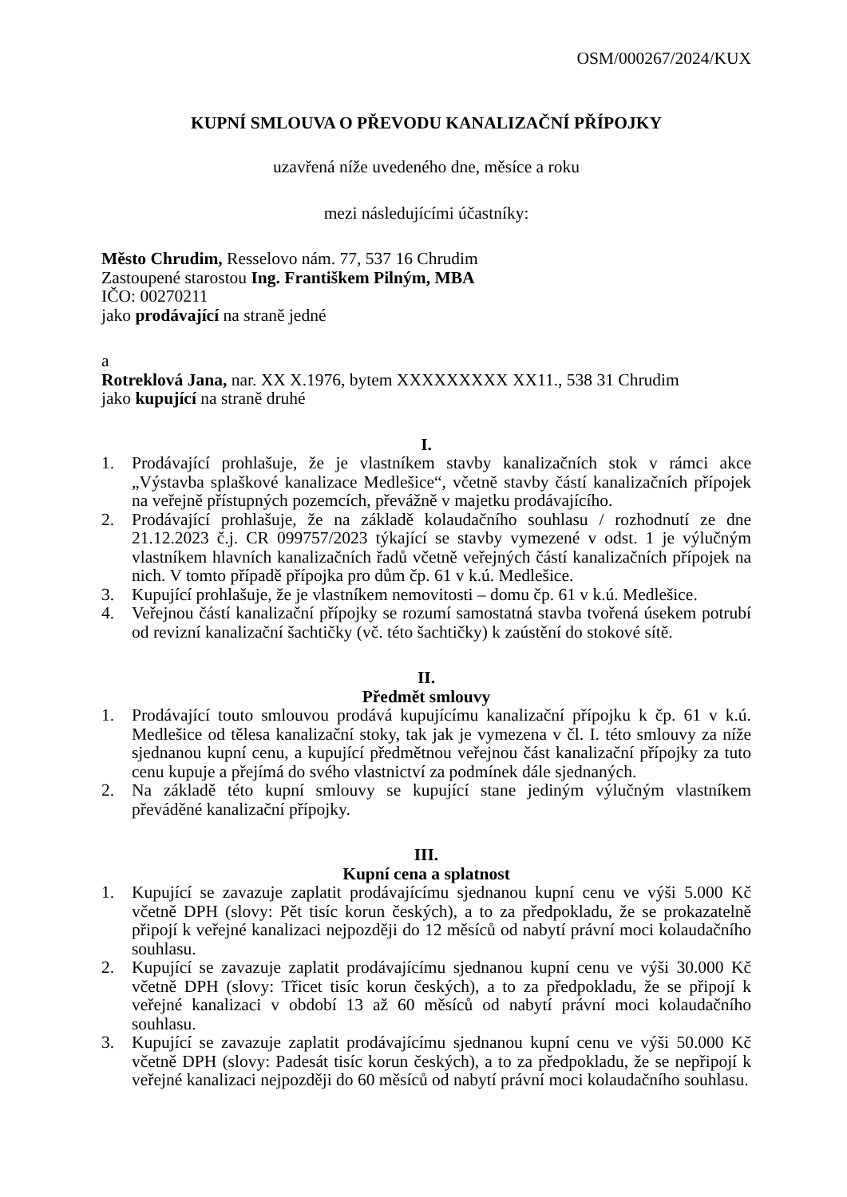OSM/000267/2024/KUX
KUPNÍ SMLOUVA O PŘEVODU KANALIZAČNÍ PŘÍPOJKY
uzavřená níže uvedeného dne, měsíce a roku
mezi následujícími účastníky:
Město Chrudim, Resselovo nám. 77, 537 16 Chrudim
Zastoupené starostou Ing. Františkem Pilným, MBA
IČO: 00270211
jako prodávající na straně jedné
a
Rotreklová Jana, nar. XX X.1976, bytem XXXXXXXXX XX11., 538 31 Chrudim
jako kupující na straně druhé
I.
1. Prodávající prohlašuje, že je vlastníkem stavby kanalizačních stok v rámci akce „Výstavba splaškové kanalizace Medlešice“, včetně stavby částí kanalizačních přípojek na veřejně přístupných pozemcích, převážně v majetku prodávajícího.
2. Prodávající prohlašuje, že na základě kolaudačního souhlasu / rozhodnutí ze dne 21.12.2023 č.j. CR 099757/2023 týkající se stavby vymezené v odst. 1 je výlučným vlastníkem hlavních kanalizačních řadů včetně veřejných částí kanalizačních přípojek na nich. V tomto případě přípojka pro dům čp. 61 v k.ú. Medlešice.
3. Kupující prohlašuje, že je vlastníkem nemovitosti – domu čp. 61 v k.ú. Medlešice.
4. Veřejnou částí kanalizační přípojky se rozumí samostatná stavba tvořená úsekem potrubí od revizní kanalizační šachtičky (vč. této šachtičky) k zaústění do stokové sítě.
II.
Předmět smlouvy
1. Prodávající touto smlouvou prodává kupujícímu kanalizační přípojku k čp. 61 v k.ú. Medlešice od tělesa kanalizační stoky, tak jak je vymezena v čl. I. této smlouvy za níže sjednanou kupní cenu, a kupující předmětnou veřejnou část kanalizační přípojky za tuto cenu kupuje a přejímá do svého vlastnictví za podmínek dále sjednaných.
2. Na základě této kupní smlouvy se kupující stane jediným výlučným vlastníkem převáděné kanalizační přípojky.
III.
Kupní cena a splatnost
1. Kupující se zavazuje zaplatit prodávajícímu sjednanou kupní cenu ve výši 5.000 Kč včetně DPH (slovy: Pět tisíc korun českých), a to za předpokladu, že se prokazatelně připojí k veřejné kanalizaci nejpozději do 12 měsíců od nabytí právní moci kolaudačního souhlasu.
2. Kupující se zavazuje zaplatit prodávajícímu sjednanou kupní cenu ve výši 30.000 Kč včetně DPH (slovy: Třicet tisíc korun českých), a to za předpokladu, že se připojí k veřejné kanalizaci v období 13 až 60 měsíců od nabytí právní moci kolaudačního souhlasu.
3. Kupující se zavazuje zaplatit prodávajícímu sjednanou kupní cenu ve výši 50.000 Kč včetně DPH (slovy: Padesát tisíc korun českých), a to za předpokladu, že se nepřipojí k veřejné kanalizaci nejpozději do 60 měsíců od nabytí právní moci kolaudačního souhlasu.